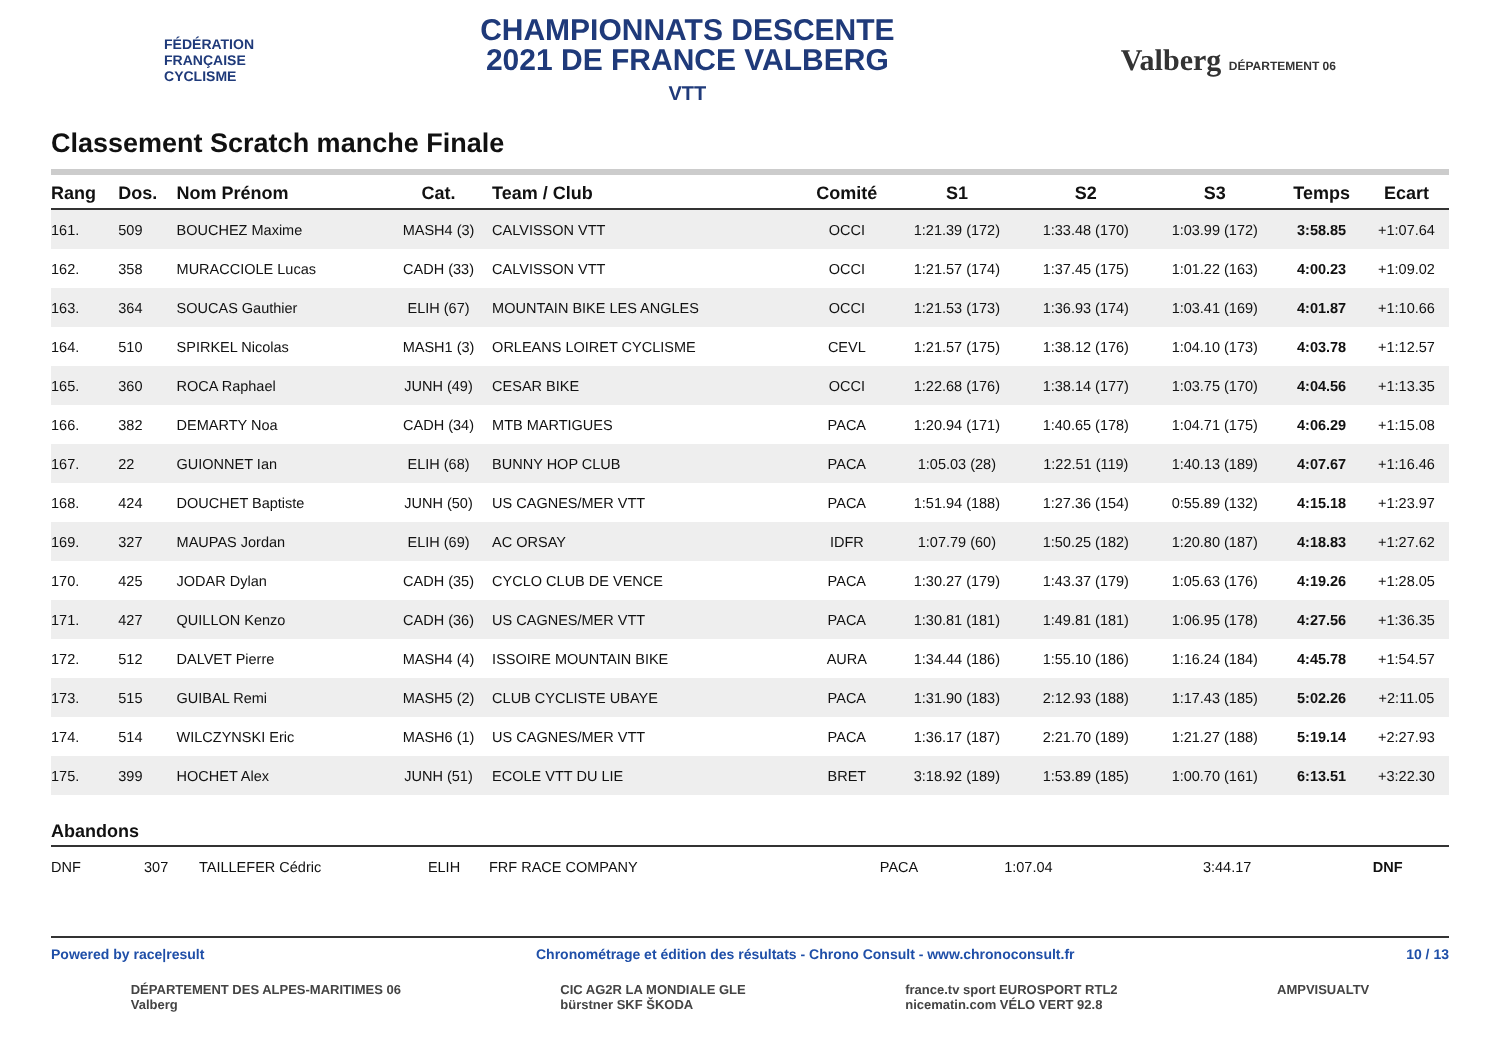FÉDÉRATION
FRANÇAISE
CYCLISME
CHAMPIONNATS DESCENTE
2021 DE FRANCE VALBERG
VTT
Valberg DÉPARTEMENT 06
Classement Scratch manche Finale
| Rang | Dos. | Nom Prénom | Cat. | Team / Club | Comité | S1 | S2 | S3 | Temps | Ecart |
| --- | --- | --- | --- | --- | --- | --- | --- | --- | --- | --- |
| 161. | 509 | BOUCHEZ Maxime | MASH4 (3) | CALVISSON VTT | OCCI | 1:21.39 (172) | 1:33.48 (170) | 1:03.99 (172) | 3:58.85 | +1:07.64 |
| 162. | 358 | MURACCIOLE Lucas | CADH (33) | CALVISSON VTT | OCCI | 1:21.57 (174) | 1:37.45 (175) | 1:01.22 (163) | 4:00.23 | +1:09.02 |
| 163. | 364 | SOUCAS Gauthier | ELIH (67) | MOUNTAIN BIKE LES ANGLES | OCCI | 1:21.53 (173) | 1:36.93 (174) | 1:03.41 (169) | 4:01.87 | +1:10.66 |
| 164. | 510 | SPIRKEL Nicolas | MASH1 (3) | ORLEANS LOIRET CYCLISME | CEVL | 1:21.57 (175) | 1:38.12 (176) | 1:04.10 (173) | 4:03.78 | +1:12.57 |
| 165. | 360 | ROCA Raphael | JUNH (49) | CESAR BIKE | OCCI | 1:22.68 (176) | 1:38.14 (177) | 1:03.75 (170) | 4:04.56 | +1:13.35 |
| 166. | 382 | DEMARTY Noa | CADH (34) | MTB MARTIGUES | PACA | 1:20.94 (171) | 1:40.65 (178) | 1:04.71 (175) | 4:06.29 | +1:15.08 |
| 167. | 22 | GUIONNET Ian | ELIH (68) | BUNNY HOP CLUB | PACA | 1:05.03 (28) | 1:22.51 (119) | 1:40.13 (189) | 4:07.67 | +1:16.46 |
| 168. | 424 | DOUCHET Baptiste | JUNH (50) | US CAGNES/MER VTT | PACA | 1:51.94 (188) | 1:27.36 (154) | 0:55.89 (132) | 4:15.18 | +1:23.97 |
| 169. | 327 | MAUPAS Jordan | ELIH (69) | AC ORSAY | IDFR | 1:07.79 (60) | 1:50.25 (182) | 1:20.80 (187) | 4:18.83 | +1:27.62 |
| 170. | 425 | JODAR Dylan | CADH (35) | CYCLO CLUB DE VENCE | PACA | 1:30.27 (179) | 1:43.37 (179) | 1:05.63 (176) | 4:19.26 | +1:28.05 |
| 171. | 427 | QUILLON Kenzo | CADH (36) | US CAGNES/MER VTT | PACA | 1:30.81 (181) | 1:49.81 (181) | 1:06.95 (178) | 4:27.56 | +1:36.35 |
| 172. | 512 | DALVET Pierre | MASH4 (4) | ISSOIRE MOUNTAIN BIKE | AURA | 1:34.44 (186) | 1:55.10 (186) | 1:16.24 (184) | 4:45.78 | +1:54.57 |
| 173. | 515 | GUIBAL Remi | MASH5 (2) | CLUB CYCLISTE UBAYE | PACA | 1:31.90 (183) | 2:12.93 (188) | 1:17.43 (185) | 5:02.26 | +2:11.05 |
| 174. | 514 | WILCZYNSKI Eric | MASH6 (1) | US CAGNES/MER VTT | PACA | 1:36.17 (187) | 2:21.70 (189) | 1:21.27 (188) | 5:19.14 | +2:27.93 |
| 175. | 399 | HOCHET Alex | JUNH (51) | ECOLE VTT DU LIE | BRET | 3:18.92 (189) | 1:53.89 (185) | 1:00.70 (161) | 6:13.51 | +3:22.30 |
Abandons
| DNF | 307 | TAILLEFER Cédric | ELIH | FRF RACE COMPANY | PACA | 1:07.04 | 3:44.17 | | DNF | |
Powered by race|result Chronométrage et édition des résultats - Chrono Consult - www.chronoconsult.fr 10 / 13
DÉPARTEMENT DES ALPES-MARITIMES 06
Valberg CIC AG2R LA MONDIALE GLE
bürstner SKF ŠKODA france.tv sport EUROSPORT RTL2
nicematin.com VÉLO VERT 92.8 AMPVISUALTV